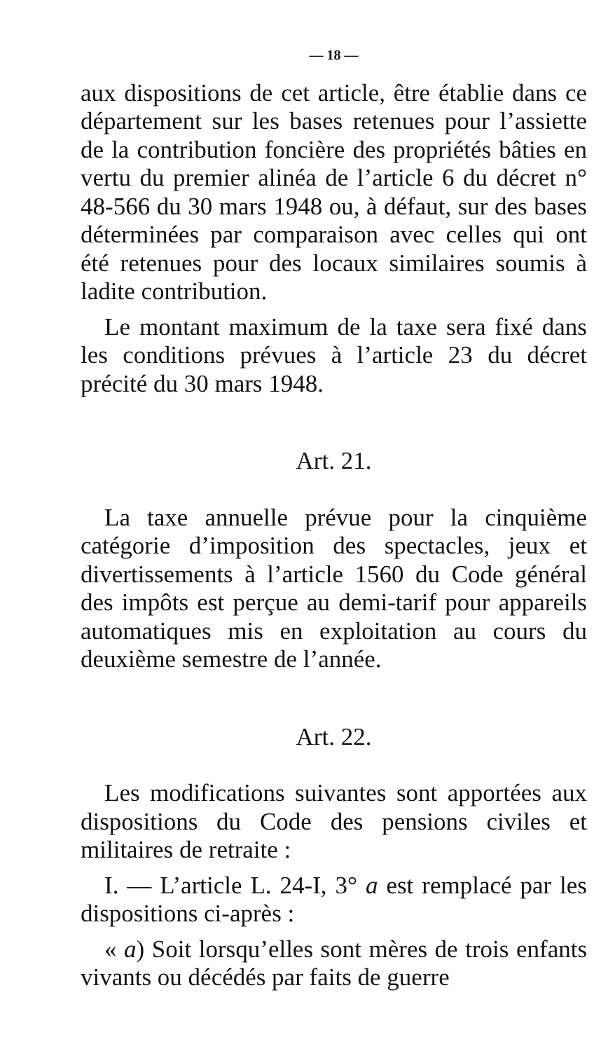— 18 —
aux dispositions de cet article, être établie dans ce département sur les bases retenues pour l’assiette de la contribution foncière des propriétés bâties en vertu du premier alinéa de l’article 6 du décret n° 48-566 du 30 mars 1948 ou, à défaut, sur des bases déterminées par comparaison avec celles qui ont été retenues pour des locaux similaires soumis à ladite contribution.
Le montant maximum de la taxe sera fixé dans les conditions prévues à l’article 23 du décret précité du 30 mars 1948.
Art. 21.
La taxe annuelle prévue pour la cinquième catégorie d’imposition des spectacles, jeux et divertissements à l’article 1560 du Code général des impôts est perçue au demi-tarif pour appareils automatiques mis en exploitation au cours du deuxième semestre de l’année.
Art. 22.
Les modifications suivantes sont apportées aux dispositions du Code des pensions civiles et militaires de retraite :
I. — L’article L. 24-I, 3° a est remplacé par les dispositions ci-après :
« a) Soit lorsqu’elles sont mères de trois enfants vivants ou décédés par faits de guerre